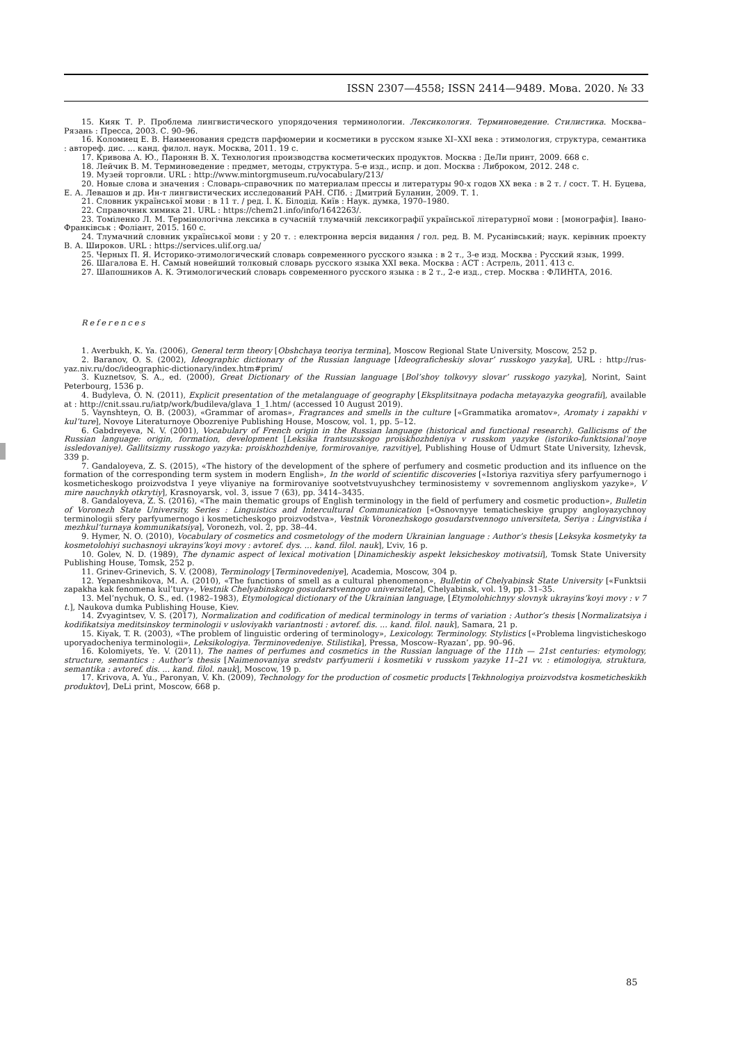ISSN 2307—4558; ISSN 2414—9489. Мова. 2020. № 33
15. Кияк Т. Р. Проблема лингвистического упорядочения терминологии. Лексикология. Терминоведение. Стилистика. Москва–Рязань : Пресса, 2003. С. 90–96.
16. Коломиец Е. В. Наименования средств парфюмерии и косметики в русском языке XI–XXI века : этимология, структура, семантика : автореф. дис. ... канд. филол. наук. Москва, 2011. 19 с.
17. Кривова А. Ю., Паронян В. Х. Технология производства косметических продуктов. Москва : ДеЛи принт, 2009. 668 с.
18. Лейчик В. М. Терминоведение : предмет, методы, структура. 5-е изд., испр. и доп. Москва : Либроком, 2012. 248 с.
19. Музей торговли. URL : http://www.mintorgmuseum.ru/vocabulary/213/
20. Новые слова и значения : Словарь-справочник по материалам прессы и литературы 90-х годов XX века : в 2 т. / сост. Т. Н. Буцева, Е. А. Левашов и др. Ин-т лингвистических исследований РАН. СПб. : Дмитрий Буланин, 2009. Т. 1.
21. Словник української мови : в 11 т. / ред. І. К. Білодід. Київ : Наук. думка, 1970–1980.
22. Справочник химика 21. URL : https://chem21.info/info/1642263/.
23. Томіленко Л. М. Термінологічна лексика в сучасній тлумачній лексикографії української літературної мови : [монографія]. Івано-Франківськ : Фоліант, 2015. 160 с.
24. Тлумачний словник української мови : у 20 т. : електронна версія видання / гол. ред. В. М. Русанівський; наук. керівник проекту В. А. Широков. URL : https://services.ulif.org.ua/
25. Черных П. Я. Историко-этимологический словарь современного русского языка : в 2 т., 3-е изд. Москва : Русский язык, 1999.
26. Шагалова Е. Н. Самый новейший толковый словарь русского языка XXI века. Москва : АСТ : Астрель, 2011. 413 с.
27. Шапошников А. К. Этимологический словарь современного русского языка : в 2 т., 2-е изд., стер. Москва : ФЛИНТА, 2016.
References
1. Averbukh, K. Ya. (2006), General term theory [Obshchaya teoriya termina], Moscow Regional State University, Moscow, 252 p.
2. Baranov, O. S. (2002), Ideographic dictionary of the Russian language [Ideograficheskiy slovar’ russkogo yazyka], URL : http://rus-yaz.niv.ru/doc/ideographic-dictionary/index.htm#prim/
3. Kuznetsov, S. A., ed. (2000), Great Dictionary of the Russian language [Bol’shoy tolkovyy slovar’ russkogo yazyka], Norint, Saint Peterbourg, 1536 p.
4. Budyleva, O. N. (2011), Explicit presentation of the metalanguage of geography [Eksplitsitnaya podacha metayazyka geografii], available at : http://cnit.ssau.ru/iatp/work/budileva/glava_1_1.htm/ (accessed 10 August 2019).
5. Vaynshteyn, O. B. (2003), «Grammar of aromas», Fragrances and smells in the culture [«Grammatika aromatov», Aromaty i zapakhi v kul’ture], Novoye Literaturnoye Obozreniye Publishing House, Moscow, vol. 1, pp. 5–12.
6. Gabdreyeva, N. V. (2001), Vocabulary of French origin in the Russian language (historical and functional research). Gallicisms of the Russian language: origin, formation, development [Leksika frantsuzskogo proiskhozhdeniya v russkom yazyke (istoriko-funktsional’noye issledovaniye). Gallitsizmy russkogo yazyka: proiskhozhdeniye, formirovaniye, razvitiye], Publishing House of Udmurt State University, Izhevsk, 339 p.
7. Gandaloyeva, Z. S. (2015), «The history of the development of the sphere of perfumery and cosmetic production and its influence on the formation of the corresponding term system in modern English», In the world of scientific discoveries [«Istoriya razvitiya sfery parfyumernogo i kosmeticheskogo proizvodstva I yeye vliyaniye na formirovaniye sootvetstvuyushchey terminosistemy v sovremennom angliyskom yazyke», V mire nauchnykh otkrytiy], Krasnoyarsk, vol. 3, issue 7 (63), pp. 3414–3435.
8. Gandaloyeva, Z. S. (2016), «The main thematic groups of English terminology in the field of perfumery and cosmetic production», Bulletin of Voronezh State University, Series : Linguistics and Intercultural Communication [«Osnovnyye tematicheskiye gruppy angloyazychnoy terminologii sfery parfyumernogo i kosmeticheskogo proizvodstva», Vestnik Voronezhskogo gosudarstvennogo universiteta, Seriya : Lingvistika i mezhkul’turnaya kommunikatsiya], Voronezh, vol. 2, pp. 38–44.
9. Hymer, N. O. (2010), Vocabulary of cosmetics and cosmetology of the modern Ukrainian language : Author’s thesis [Leksyka kosmetyky ta kosmetolohiyi suchasnoyi ukrayins’koyi movy : avtoref. dys. ... kand. filol. nauk], L’viv, 16 p.
10. Golev, N. D. (1989), The dynamic aspect of lexical motivation [Dinamicheskiy aspekt leksicheskoy motivatsii], Tomsk State University Publishing House, Tomsk, 252 p.
11. Grinev-Grinevich, S. V. (2008), Terminology [Terminovedeniye], Academia, Moscow, 304 p.
12. Yepaneshnikova, M. A. (2010), «The functions of smell as a cultural phenomenon», Bulletin of Chelyabinsk State University [«Funktsii zapakha kak fenomena kul’tury», Vestnik Chelyabinskogo gosudarstvennogo universiteta], Chelyabinsk, vol. 19, pp. 31–35.
13. Mel’nychuk, O. S., ed. (1982–1983), Etymological dictionary of the Ukrainian language, [Etymolohichnyy slovnyk ukrayins’koyi movy : v 7 t.], Naukova dumka Publishing House, Kiev.
14. Zvyagintsev, V. S. (2017), Normalization and codification of medical terminology in terms of variation : Author’s thesis [Normalizatsiya i kodifikatsiya meditsinskoy terminologii v usloviyakh variantnosti : avtoref. dis. ... kand. filol. nauk], Samara, 21 p.
15. Kiyak, T. R. (2003), «The problem of linguistic ordering of terminology», Lexicology. Terminology. Stylistics [«Problema lingvisticheskogo uporyadocheniya terminologii», Leksikologiya. Terminovedeniye. Stilistika], Pressa, Moscow–Ryazan’, pp. 90–96.
16. Kolomiyets, Ye. V. (2011), The names of perfumes and cosmetics in the Russian language of the 11th — 21st centuries: etymology, structure, semantics : Author’s thesis [Naimenovaniya sredstv parfyumerii i kosmetiki v russkom yazyke 11–21 vv. : etimologiya, struktura, semantika : avtoref. dis. ... kand. filol. nauk], Moscow, 19 p.
17. Krivova, A. Yu., Paronyan, V. Kh. (2009), Technology for the production of cosmetic products [Tekhnologiya proizvodstva kosmeticheskikh produktov], DeLi print, Moscow, 668 p.
85